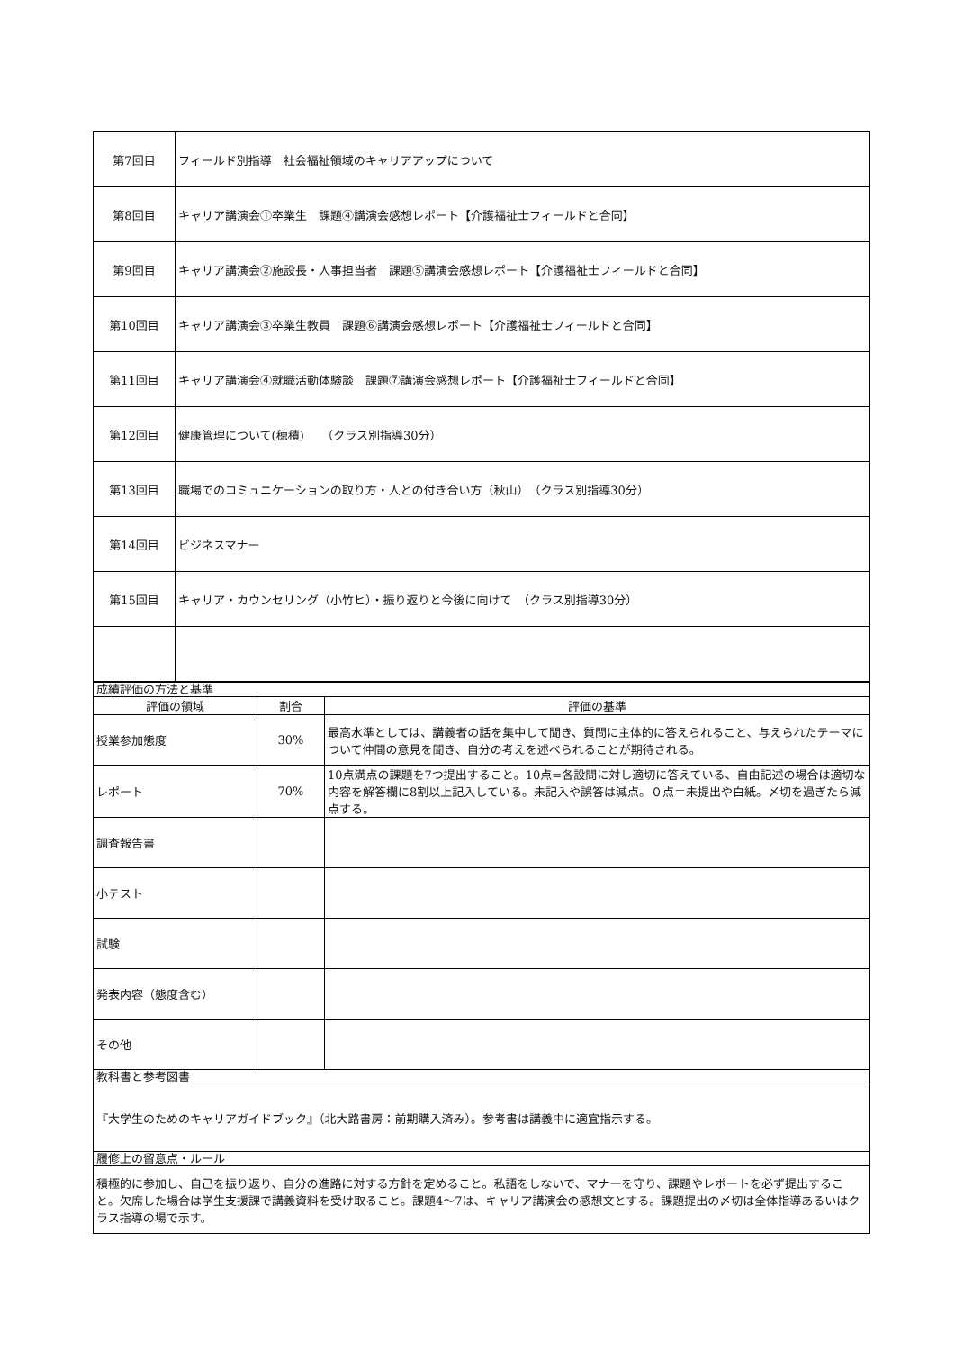| 第7回目 | フィールド別指導 社会福祉領域のキャリアアップについて |
| 第8回目 | キャリア講演会①卒業生 課題④講演会感想レポート【介護福祉士フィールドと合同】 |
| 第9回目 | キャリア講演会②施設長・人事担当者 課題⑤講演会感想レポート【介護福祉士フィールドと合同】 |
| 第10回目 | キャリア講演会③卒業生教員 課題⑥講演会感想レポート【介護福祉士フィールドと合同】 |
| 第11回目 | キャリア講演会④就職活動体験談 課題⑦講演会感想レポート【介護福祉士フィールドと合同】 |
| 第12回目 | 健康管理について(穂積) （クラス別指導30分） |
| 第13回目 | 職場でのコミュニケーションの取り方・人との付き合い方（秋山） （クラス別指導30分） |
| 第14回目 | ビジネスマナー |
| 第15回目 | キャリア・カウンセリング（小竹ヒ）・振り返りと今後に向けて （クラス別指導30分） |
| 成績評価の方法と基準 | | |
| 評価の領域 | 割合 | 評価の基準 |
| 授業参加態度 | 30% | 最高水準としては、講義者の話を集中して聞き、質問に主体的に答えられること、与えられたテーマについて仲間の意見を聞き、自分の考えを述べられることが期待される。 |
| レポート | 70% | 10点満点の課題を7つ提出すること。10点=各設問に対し適切に答えている、自由記述の場合は適切な内容を解答欄に8割以上記入している。未記入や誤答は減点。０点＝未提出や白紙。〆切を過ぎたら減点する。 |
| 調査報告書 | | |
| 小テスト | | |
| 試験 | | |
| 発表内容（態度含む） | | |
| その他 | | |
| 教科書と参考図書 | | |
| 『大学生のためのキャリアガイドブック』（北大路書房：前期購入済み）。参考書は講義中に適宜指示する。 | | |
| 履修上の留意点・ルール | | |
| 積極的に参加し、自己を振り返り、自分の進路に対する方針を定めること。私語をしないで、マナーを守り、課題やレポートを必ず提出すること。欠席した場合は学生支援課で講義資料を受け取ること。課題4〜7は、キャリア講演会の感想文とする。課題提出の〆切は全体指導あるいはクラス指導の場で示す。 | | |